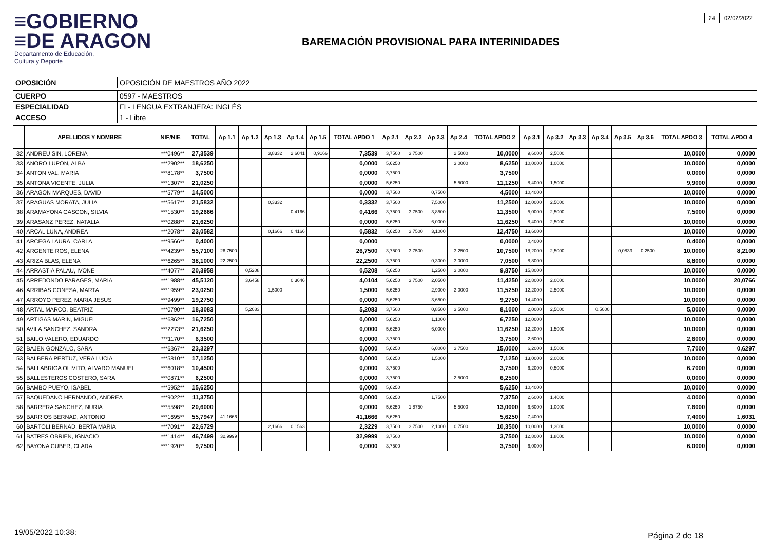≡GOBIERNO
≡DE ARAGON
Departamento de Educación,
Cultura y Deporte
BAREMACIÓN PROVISIONAL PARA INTERINIDADES
24 02/02/2022
| OPOSICIÓN | OPOSICIÓN DE MAESTROS AÑO 2022 |
| CUERPO | 0597 - MAESTROS |
| ESPECIALIDAD | FI - LENGUA EXTRANJERA: INGLÉS |
| ACCESO | 1 - Libre |
| | APELLIDOS Y NOMBRE | NIF/NIE | TOTAL | Ap 1.1 | Ap 1.2 | Ap 1.3 | Ap 1.4 | Ap 1.5 | TOTAL APDO 1 | Ap 2.1 | Ap 2.2 | Ap 2.3 | Ap 2.4 | TOTAL APDO 2 | Ap 3.1 | Ap 3.2 | Ap 3.3 | Ap 3.4 | Ap 3.5 | Ap 3.6 | TOTAL APDO 3 | TOTAL APDO 4 |
| --- | --- | --- | --- | --- | --- | --- | --- | --- | --- | --- | --- | --- | --- | --- | --- | --- | --- | --- | --- | --- | --- | --- |
| 32 | ANDREU SIN, LORENA | ***0496** | 27,3539 | | | 3,8332 | 2,6041 | 0,9166 | 7,3539 | 3,7500 | 3,7500 | | 2,5000 | 10,0000 | 9,6000 | 2,5000 | | | | | 10,0000 | 0,0000 |
| 33 | ANORO LUPON, ALBA | ***2902** | 18,6250 | | | | | | 0,0000 | 5,6250 | | | 3,0000 | 8,6250 | 10,0000 | 1,0000 | | | | | 10,0000 | 0,0000 |
| 34 | ANTON VAL, MARIA | ***8178** | 3,7500 | | | | | | 0,0000 | 3,7500 | | | | 3,7500 | | | | | | | 0,0000 | 0,0000 |
| 35 | ANTONA VICENTE, JULIA | ***1307** | 21,0250 | | | | | | 0,0000 | 5,6250 | | | 5,5000 | 11,1250 | 8,4000 | 1,5000 | | | | | 9,9000 | 0,0000 |
| 36 | ARAGON MARQUES, DAVID | ***5779** | 14,5000 | | | | | | 0,0000 | 3,7500 | | 0,7500 | | 4,5000 | 10,4000 | | | | | | 10,0000 | 0,0000 |
| 37 | ARAGUAS MORATA, JULIA | ***5617** | 21,5832 | | | 0,3332 | | | 0,3332 | 3,7500 | | 7,5000 | | 11,2500 | 12,0000 | 2,5000 | | | | | 10,0000 | 0,0000 |
| 38 | ARAMAYONA GASCON, SILVIA | ***1530** | 19,2666 | | | | 0,4166 | | 0,4166 | 3,7500 | 3,7500 | 3,8500 | | 11,3500 | 5,0000 | 2,5000 | | | | | 7,5000 | 0,0000 |
| 39 | ARASANZ PEREZ, NATALIA | ***0288** | 21,6250 | | | | | | 0,0000 | 5,6250 | | 6,0000 | | 11,6250 | 8,4000 | 2,5000 | | | | | 10,0000 | 0,0000 |
| 40 | ARCAL LUNA, ANDREA | ***2078** | 23,0582 | | | 0,1666 | 0,4166 | | 0,5832 | 5,6250 | 3,7500 | 3,1000 | | 12,4750 | 13,6000 | | | | | | 10,0000 | 0,0000 |
| 41 | ARCEGA LAURA, CARLA | ***9566** | 0,4000 | | | | | | 0,0000 | | | | | 0,0000 | 0,4000 | | | | | | 0,4000 | 0,0000 |
| 42 | ARGENTE ROS, ELENA | ***4239** | 55,7100 | 26,7500 | | | | | 26,7500 | 3,7500 | 3,7500 | | 3,2500 | 10,7500 | 18,2000 | 2,5000 | | | 0,0833 | 0,2500 | 10,0000 | 8,2100 |
| 43 | ARIZA BLAS, ELENA | ***6265** | 38,1000 | 22,2500 | | | | | 22,2500 | 3,7500 | | 0,3000 | 3,0000 | 7,0500 | 8,8000 | | | | | | 8,8000 | 0,0000 |
| 44 | ARRASTIA PALAU, IVONE | ***4077** | 20,3958 | | 0,5208 | | | | 0,5208 | 5,6250 | | 1,2500 | 3,0000 | 9,8750 | 15,8000 | | | | | | 10,0000 | 0,0000 |
| 45 | ARREDONDO PARAGES, MARIA | ***1988** | 45,5120 | | 3,6458 | | 0,3646 | | 4,0104 | 5,6250 | 3,7500 | 2,0500 | | 11,4250 | 22,8000 | 2,0000 | | | | | 10,0000 | 20,0766 |
| 46 | ARRIBAS CONESA, MARTA | ***1959** | 23,0250 | | | 1,5000 | | | 1,5000 | 5,6250 | | 2,9000 | 3,0000 | 11,5250 | 12,2000 | 2,5000 | | | | | 10,0000 | 0,0000 |
| 47 | ARROYO PEREZ, MARIA JESUS | ***9499** | 19,2750 | | | | | | 0,0000 | 5,6250 | | 3,6500 | | 9,2750 | 14,4000 | | | | | | 10,0000 | 0,0000 |
| 48 | ARTAL MARCO, BEATRIZ | ***0790** | 18,3083 | | 5,2083 | | | | 5,2083 | 3,7500 | | 0,8500 | 3,5000 | 8,1000 | 2,0000 | 2,5000 | | 0,5000 | | | 5,0000 | 0,0000 |
| 49 | ARTIGAS MARIN, MIGUEL | ***6862** | 16,7250 | | | | | | 0,0000 | 5,6250 | | 1,1000 | | 6,7250 | 12,0000 | | | | | | 10,0000 | 0,0000 |
| 50 | AVILA SANCHEZ, SANDRA | ***2273** | 21,6250 | | | | | | 0,0000 | 5,6250 | | 6,0000 | | 11,6250 | 12,2000 | 1,5000 | | | | | 10,0000 | 0,0000 |
| 51 | BAILO VALERO, EDUARDO | ***1170** | 6,3500 | | | | | | 0,0000 | 3,7500 | | | | 3,7500 | 2,6000 | | | | | | 2,6000 | 0,0000 |
| 52 | BAJEN GONZALO, SARA | ***6367** | 23,3297 | | | | | | 0,0000 | 5,6250 | | 6,0000 | 3,7500 | 15,0000 | 6,2000 | 1,5000 | | | | | 7,7000 | 0,6297 |
| 53 | BALBERA PERTUZ, VERA LUCIA | ***5810** | 17,1250 | | | | | | 0,0000 | 5,6250 | | 1,5000 | | 7,1250 | 13,0000 | 2,0000 | | | | | 10,0000 | 0,0000 |
| 54 | BALLABRIGA OLIVITO, ALVARO MANUEL | ***6018** | 10,4500 | | | | | | 0,0000 | 3,7500 | | | | 3,7500 | 6,2000 | 0,5000 | | | | | 6,7000 | 0,0000 |
| 55 | BALLESTEROS COSTERO, SARA | ***0871** | 6,2500 | | | | | | 0,0000 | 3,7500 | | | 2,5000 | 6,2500 | | | | | | | 0,0000 | 0,0000 |
| 56 | BAMBO PUEYO, ISABEL | ***5952** | 15,6250 | | | | | | 0,0000 | 5,6250 | | | | 5,6250 | 10,4000 | | | | | | 10,0000 | 0,0000 |
| 57 | BAQUEDANO HERNANDO, ANDREA | ***9022** | 11,3750 | | | | | | 0,0000 | 5,6250 | | 1,7500 | | 7,3750 | 2,6000 | 1,4000 | | | | | 4,0000 | 0,0000 |
| 58 | BARRERA SANCHEZ, NURIA | ***5598** | 20,6000 | | | | | | 0,0000 | 5,6250 | 1,8750 | | 5,5000 | 13,0000 | 6,6000 | 1,0000 | | | | | 7,6000 | 0,0000 |
| 59 | BARRIOS BERNAD, ANTONIO | ***1695** | 55,7947 | 41,1666 | | | | | 41,1666 | 5,6250 | | | | 5,6250 | 7,4000 | | | | | | 7,4000 | 1,6031 |
| 60 | BARTOLI BERNAD, BERTA MARIA | ***7091** | 22,6729 | | | 2,1666 | 0,1563 | | 2,3229 | 3,7500 | 3,7500 | 2,1000 | 0,7500 | 10,3500 | 10,0000 | 1,3000 | | | | | 10,0000 | 0,0000 |
| 61 | BATRES OBRIEN, IGNACIO | ***1414** | 46,7499 | 32,9999 | | | | | 32,9999 | 3,7500 | | | | 3,7500 | 12,8000 | 1,8000 | | | | | 10,0000 | 0,0000 |
| 62 | BAYONA CUBER, CLARA | ***1920** | 9,7500 | | | | | | 0,0000 | 3,7500 | | | | 3,7500 | 6,0000 | | | | | | 6,0000 | 0,0000 |
19/05/2022 10:38: Página 2 de 18